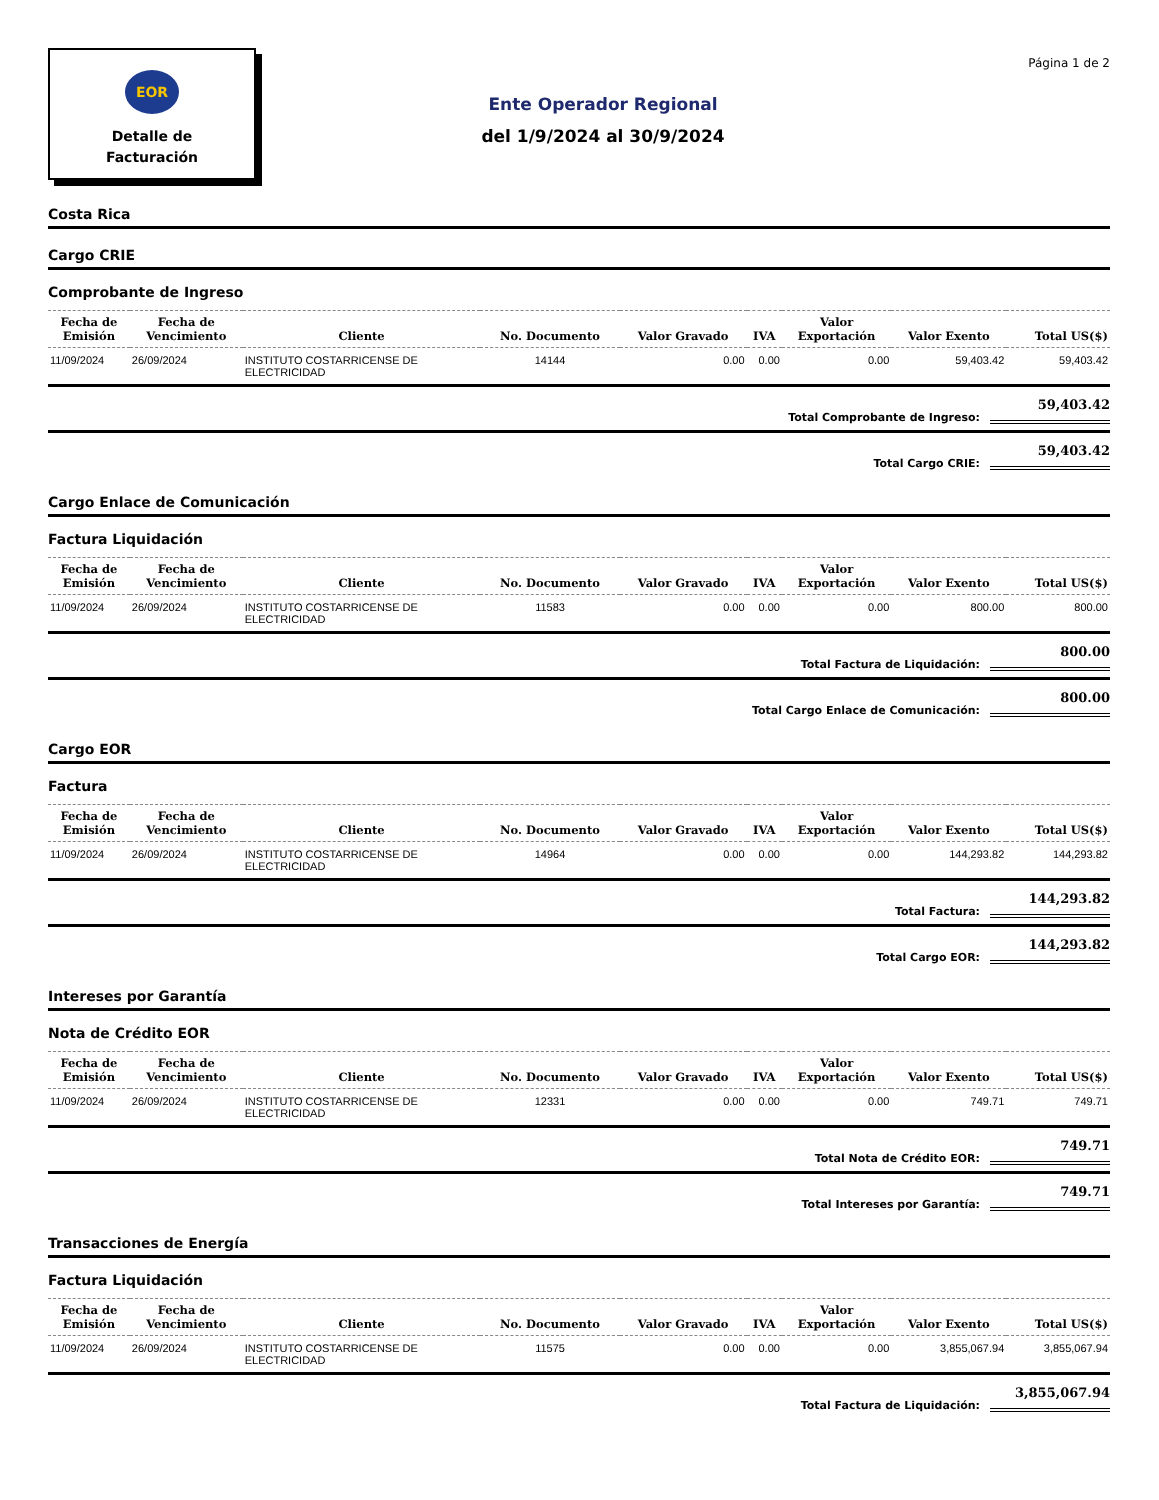EOR
Detalle de
Facturación
Ente Operador Regional
del 1/9/2024 al 30/9/2024
Página 1 de 2
Costa Rica
Cargo CRIE
Comprobante de Ingreso
| Fecha de Emisión | Fecha de Vencimiento | Cliente | No. Documento | Valor Gravado | IVA | Valor Exportación | Valor Exento | Total US($) |
| --- | --- | --- | --- | --- | --- | --- | --- | --- |
| 11/09/2024 | 26/09/2024 | INSTITUTO COSTARRICENSE DE ELECTRICIDAD | 14144 | 0.00 | 0.00 | 0.00 | 59,403.42 | 59,403.42 |
Total Comprobante de Ingreso: 59,403.42
Total Cargo CRIE: 59,403.42
Cargo Enlace de Comunicación
Factura Liquidación
| Fecha de Emisión | Fecha de Vencimiento | Cliente | No. Documento | Valor Gravado | IVA | Valor Exportación | Valor Exento | Total US($) |
| --- | --- | --- | --- | --- | --- | --- | --- | --- |
| 11/09/2024 | 26/09/2024 | INSTITUTO COSTARRICENSE DE ELECTRICIDAD | 11583 | 0.00 | 0.00 | 0.00 | 800.00 | 800.00 |
Total Factura de Liquidación: 800.00
Total Cargo Enlace de Comunicación: 800.00
Cargo EOR
Factura
| Fecha de Emisión | Fecha de Vencimiento | Cliente | No. Documento | Valor Gravado | IVA | Valor Exportación | Valor Exento | Total US($) |
| --- | --- | --- | --- | --- | --- | --- | --- | --- |
| 11/09/2024 | 26/09/2024 | INSTITUTO COSTARRICENSE DE ELECTRICIDAD | 14964 | 0.00 | 0.00 | 0.00 | 144,293.82 | 144,293.82 |
Total Factura: 144,293.82
Total Cargo EOR: 144,293.82
Intereses por Garantía
Nota de Crédito EOR
| Fecha de Emisión | Fecha de Vencimiento | Cliente | No. Documento | Valor Gravado | IVA | Valor Exportación | Valor Exento | Total US($) |
| --- | --- | --- | --- | --- | --- | --- | --- | --- |
| 11/09/2024 | 26/09/2024 | INSTITUTO COSTARRICENSE DE ELECTRICIDAD | 12331 | 0.00 | 0.00 | 0.00 | 749.71 | 749.71 |
Total Nota de Crédito EOR: 749.71
Total Intereses por Garantía: 749.71
Transacciones de Energía
Factura Liquidación
| Fecha de Emisión | Fecha de Vencimiento | Cliente | No. Documento | Valor Gravado | IVA | Valor Exportación | Valor Exento | Total US($) |
| --- | --- | --- | --- | --- | --- | --- | --- | --- |
| 11/09/2024 | 26/09/2024 | INSTITUTO COSTARRICENSE DE ELECTRICIDAD | 11575 | 0.00 | 0.00 | 0.00 | 3,855,067.94 | 3,855,067.94 |
Total Factura de Liquidación: 3,855,067.94